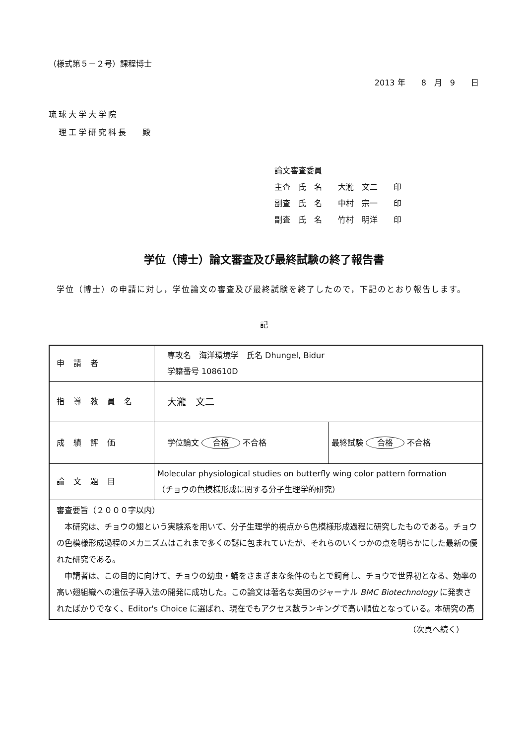（様式第５－２号）課程博士
2013 年　　8　月　9　　日
琉球大学大学院
理工学研究科長　 殿
論文審査委員
主査　氏　名　　大瀧　文二　　印
副査　氏　名　　中村　宗一　　印
副査　氏　名　　竹村　明洋　　印
学位（博士）論文審査及び最終試験の終了報告書
学位（博士）の申請に対し，学位論文の審査及び最終試験を終了したので，下記のとおり報告します。
記
| 申請者 | 専攻名 海洋環境学 氏名 Dhungel, Bidur 学籍番号 108610D | |
| 指導教員名 | 大瀧 文二 | |
| 成績評価 | 学位論文 合格 不合格 | 最終試験 合格 不合格 |
| 論文題目 | Molecular physiological studies on butterfly wing color pattern formation （チョウの色模様形成に関する分子生理学的研究） | |
| 審査要旨（２０００字以内） 本研究は、チョウの翅という実験系を用いて、分子生理学的視点から色模様形成過程に研究したものである。チョウの色模様形成過程のメカニズムはこれまで多くの謎に包まれていたが、それらのいくつかの点を明らかにした最新の優れた研究である。 申請者は、この目的に向けて、チョウの幼虫・蛹をさまざまな条件のもとで飼育し、チョウで世界初となる、効率の高い翅組織への遺伝子導入法の開発に成功した。この論文は著名な英国のジャーナル BMC Biotechnology に発表されたばかりでなく、Editor's Choice に選ばれ、現在でもアクセス数ランキングで高い順位となっている。本研究の高 | | |
（次頁へ続く）